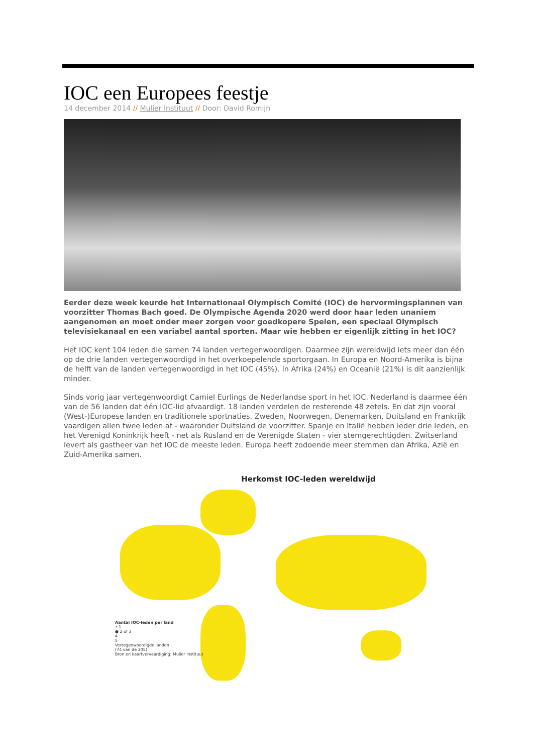IOC een Europees feestje
14 december 2014 // Mulier Instituut // Door: David Romijn
Eerder deze week keurde het Internationaal Olympisch Comité (IOC) de hervormingsplannen van voorzitter Thomas Bach goed. De Olympische Agenda 2020 werd door haar leden unaniem aangenomen en moet onder meer zorgen voor goedkopere Spelen, een speciaal Olympisch televisiekanaal en een variabel aantal sporten. Maar wie hebben er eigenlijk zitting in het IOC?
Het IOC kent 104 leden die samen 74 landen vertegenwoordigen. Daarmee zijn wereldwijd iets meer dan één op de drie landen vertegenwoordigd in het overkoepelende sportorgaan. In Europa en Noord-Amerika is bijna de helft van de landen vertegenwoordigd in het IOC (45%). In Afrika (24%) en Oceanië (21%) is dit aanzienlijk minder.
Sinds vorig jaar vertegenwoordigt Camiel Eurlings de Nederlandse sport in het IOC. Nederland is daarmee één van de 56 landen dat één IOC-lid afvaardigt. 18 landen verdelen de resterende 48 zetels. En dat zijn vooral (West-)Europese landen en traditionele sportnaties. Zweden, Noorwegen, Denemarken, Duitsland en Frankrijk vaardigen allen twee leden af - waaronder Duitsland de voorzitter. Spanje en Italië hebben ieder drie leden, en het Verenigd Koninkrijk heeft - net als Rusland en de Verenigde Staten - vier stemgerechtigden. Zwitserland levert als gastheer van het IOC de meeste leden. Europa heeft zodoende meer stemmen dan Afrika, Azië en Zuid-Amerika samen.
Herkomst IOC-leden wereldwijd
Aantal IOC-leden per land
• 1
● 2 of 3
4
5
Vertegenwoordigde landen
(74 van de 205)
Bron en kaartvervaardiging: Mulier Instituut